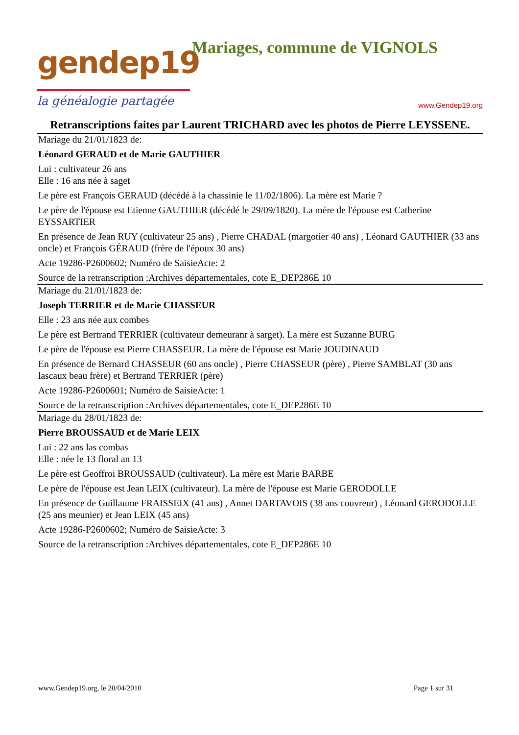gendep19
la généalogie partagée
Mariages, commune de VIGNOLS
www.Gendep19.org
Retranscriptions faites par Laurent TRICHARD avec les photos de Pierre LEYSSENE.
Mariage du 21/01/1823 de:
Léonard GERAUD et de Marie GAUTHIER
Lui : cultivateur 26 ans
Elle : 16 ans née à saget
Le père est François GERAUD (décédé à la chassinie le 11/02/1806). La mère est Marie ?
Le père de l'épouse est Etienne GAUTHIER (décédé le 29/09/1820). La mère de l'épouse est Catherine EYSSARTIER
En présence de Jean RUY (cultivateur 25 ans) , Pierre CHADAL (margotier 40 ans) , Léonard GAUTHIER (33 ans oncle) et François GÉRAUD (frère de l'époux 30 ans)
Acte 19286-P2600602; Numéro de SaisieActe: 2
Source de la retranscription :Archives départementales, cote E_DEP286E 10
Mariage du 21/01/1823 de:
Joseph TERRIER et de Marie CHASSEUR
Elle : 23 ans née aux combes
Le père est Bertrand TERRIER (cultivateur demeuranr à sarget). La mère est Suzanne BURG
Le père de l'épouse est Pierre CHASSEUR. La mère de l'épouse est Marie JOUDINAUD
En présence de Bernard CHASSEUR (60 ans oncle) , Pierre CHASSEUR (père) , Pierre SAMBLAT (30 ans lascaux beau frère) et Bertrand TERRIER (père)
Acte 19286-P2600601; Numéro de SaisieActe: 1
Source de la retranscription :Archives départementales, cote E_DEP286E 10
Mariage du 28/01/1823 de:
Pierre BROUSSAUD et de Marie LEIX
Lui : 22 ans las combas
Elle : née le 13 floral an 13
Le père est Geoffroi BROUSSAUD (cultivateur). La mère est Marie BARBE
Le père de l'épouse est Jean LEIX (cultivateur). La mère de l'épouse est Marie GERODOLLE
En présence de Guillaume FRAISSEIX (41 ans) , Annet DARTAVOIS (38 ans couvreur) , Léonard GERODOLLE (25 ans meunier) et Jean LEIX (45 ans)
Acte 19286-P2600602; Numéro de SaisieActe: 3
Source de la retranscription :Archives départementales, cote E_DEP286E 10
www.Gendep19.org, le 20/04/2010 Page 1 sur 31